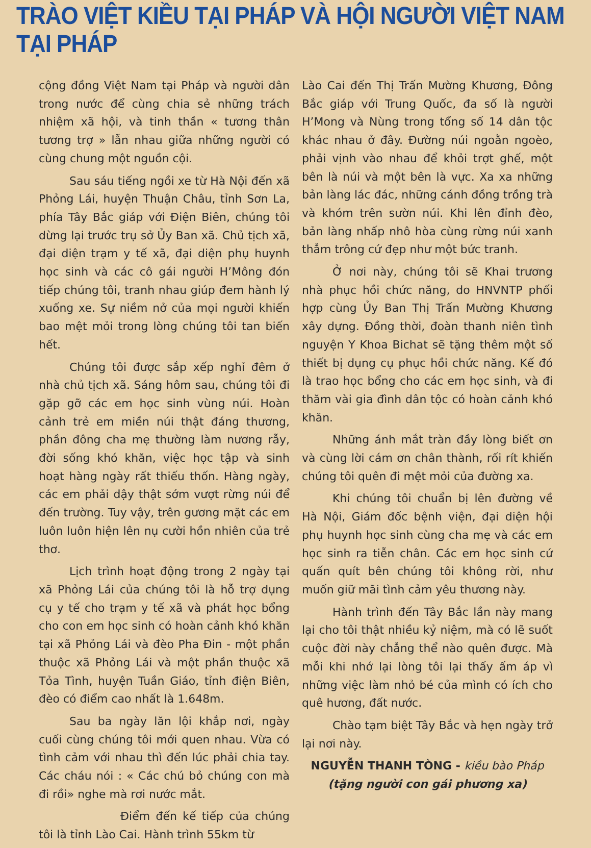TRÀO VIỆT KIỀU TẠI PHÁP VÀ HỘI NGƯỜI VIỆT NAM TẠI PHÁP
cộng đồng Việt Nam tại Pháp và người dân trong nước để cùng chia sẻ những trách nhiệm xã hội, và tinh thần « tương thân tương trợ » lẫn nhau giữa những người có cùng chung một nguồn cội.
Sau sáu tiếng ngồi xe từ Hà Nội đến xã Phỏng Lái, huyện Thuận Châu, tỉnh Sơn La, phía Tây Bắc giáp với Điện Biên, chúng tôi dừng lại trước trụ sở Ủy Ban xã. Chủ tịch xã, đại diện trạm y tế xã, đại diện phụ huynh học sinh và các cô gái người H’Mông đón tiếp chúng tôi, tranh nhau giúp đem hành lý xuống xe. Sự niềm nở của mọi người khiến bao mệt mỏi trong lòng chúng tôi tan biến hết.
Chúng tôi được sắp xếp nghỉ đêm ở nhà chủ tịch xã. Sáng hôm sau, chúng tôi đi gặp gỡ các em học sinh vùng núi. Hoàn cảnh trẻ em miền núi thật đáng thương, phần đông cha mẹ thường làm nương rẫy, đời sống khó khăn, việc học tập và sinh hoạt hàng ngày rất thiếu thốn. Hàng ngày, các em phải dậy thật sớm vượt rừng núi để đến trường. Tuy vậy, trên gương mặt các em luôn luôn hiện lên nụ cười hồn nhiên của trẻ thơ.
Lịch trình hoạt động trong 2 ngày tại xã Phỏng Lái của chúng tôi là hỗ trợ dụng cụ y tế cho trạm y tế xã và phát học bổng cho con em học sinh có hoàn cảnh khó khăn tại xã Phỏng Lái và đèo Pha Đin - một phần thuộc xã Phỏng Lái và một phần thuộc xã Tỏa Tình, huyện Tuần Giáo, tỉnh điện Biên, đèo có điểm cao nhất là 1.648m.
Sau ba ngày lăn lội khắp nơi, ngày cuối cùng chúng tôi mới quen nhau. Vừa có tình cảm với nhau thì đến lúc phải chia tay. Các cháu nói : « Các chú bỏ chúng con mà đi rồi» nghe mà rơi nước mắt.
Điểm đến kế tiếp của chúng tôi là tỉnh Lào Cai. Hành trình 55km từ
Lào Cai đến Thị Trấn Mường Khương, Đông Bắc giáp với Trung Quốc, đa số là người H’Mong và Nùng trong tổng số 14 dân tộc khác nhau ở đây. Đường núi ngoằn ngoèo, phải vịnh vào nhau để khỏi trợt ghế, một bên là núi và một bên là vực. Xa xa những bản làng lác đác, những cánh đồng trồng trà và khóm trên sườn núi. Khi lên đỉnh đèo, bản làng nhấp nhô hòa cùng rừng núi xanh thẳm trông cứ đẹp như một bức tranh.
Ở nơi này, chúng tôi sẽ Khai trương nhà phục hồi chức năng, do HNVNTP phối hợp cùng Ủy Ban Thị Trấn Mường Khương xây dựng. Đồng thời, đoàn thanh niên tình nguyện Y Khoa Bichat sẽ tặng thêm một số thiết bị dụng cụ phục hồi chức năng. Kế đó là trao học bổng cho các em học sinh, và đi thăm vài gia đình dân tộc có hoàn cảnh khó khăn.
Những ánh mắt tràn đầy lòng biết ơn và cùng lời cám ơn chân thành, rối rít khiến chúng tôi quên đi mệt mỏi của đường xa.
Khi chúng tôi chuẩn bị lên đường về Hà Nội, Giám đốc bệnh viện, đại diện hội phụ huynh học sinh cùng cha mẹ và các em học sinh ra tiễn chân. Các em học sinh cứ quấn quít bên chúng tôi không rời, như muốn giữ mãi tình cảm yêu thương này.
Hành trình đến Tây Bắc lần này mang lại cho tôi thật nhiều kỷ niệm, mà có lẽ suốt cuộc đời này chẳng thể nào quên được. Mà mỗi khi nhớ lại lòng tôi lại thấy ấm áp vì những việc làm nhỏ bé của mình có ích cho quê hương, đất nước.
Chào tạm biệt Tây Bắc và hẹn ngày trở lại nơi này.
NGUYỄN THANH TÒNG - kiều bào Pháp
(tặng người con gái phương xa)